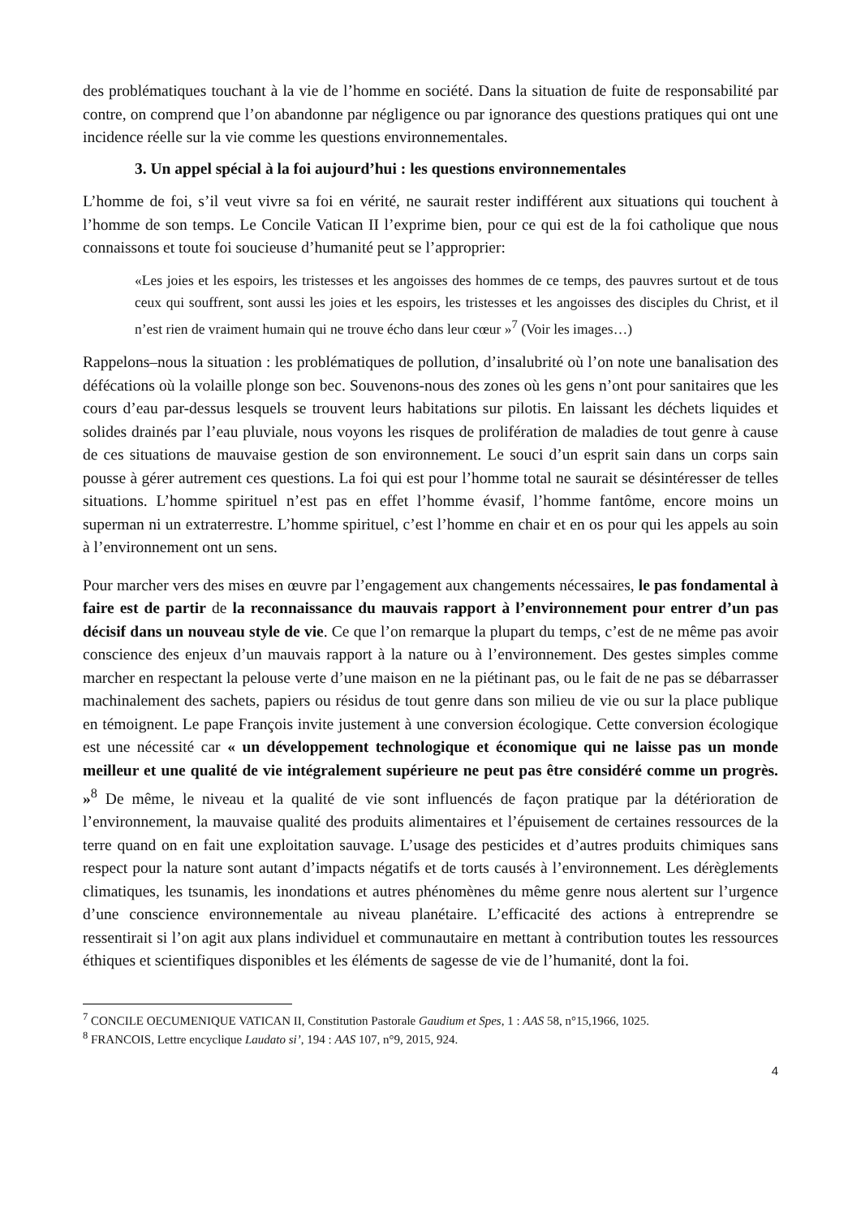des problématiques touchant à la vie de l’homme en société. Dans la situation de fuite de responsabilité par contre, on comprend que l’on abandonne par négligence ou par ignorance des questions pratiques qui ont une incidence réelle sur la vie comme les questions environnementales.
3. Un appel spécial à la foi aujourd’hui : les questions environnementales
L’homme de foi, s’il veut vivre sa foi en vérité, ne saurait rester indifférent aux situations qui touchent à l’homme de son temps. Le Concile Vatican II l’exprime bien, pour ce qui est de la foi catholique que nous connaissons et toute foi soucieuse d’humanité peut se l’approprier:
«Les joies et les espoirs, les tristesses et les angoisses des hommes de ce temps, des pauvres surtout et de tous ceux qui souffrent, sont aussi les joies et les espoirs, les tristesses et les angoisses des disciples du Christ, et il n’est rien de vraiment humain qui ne trouve écho dans leur cœur »<sup>7</sup> (Voir les images…)
Rappelons–nous la situation : les problématiques de pollution, d’insalubrité où l’on note une banalisation des défécations où la volaille plonge son bec. Souvenons-nous des zones où les gens n’ont pour sanitaires que les cours d’eau par-dessus lesquels se trouvent leurs habitations sur pilotis. En laissant les déchets liquides et solides drainés par l’eau pluviale, nous voyons les risques de prolifération de maladies de tout genre à cause de ces situations de mauvaise gestion de son environnement. Le souci d’un esprit sain dans un corps sain pousse à gérer autrement ces questions. La foi qui est pour l’homme total ne saurait se désintéresser de telles situations. L’homme spirituel n’est pas en effet l’homme évasif, l’homme fantôme, encore moins un superman ni un extraterrestre. L’homme spirituel, c’est l’homme en chair et en os pour qui les appels au soin à l’environnement ont un sens.
Pour marcher vers des mises en œuvre par l’engagement aux changements nécessaires, le pas fondamental à faire est de partir de la reconnaissance du mauvais rapport à l’environnement pour entrer d’un pas décisif dans un nouveau style de vie. Ce que l’on remarque la plupart du temps, c’est de ne même pas avoir conscience des enjeux d’un mauvais rapport à la nature ou à l’environnement. Des gestes simples comme marcher en respectant la pelouse verte d’une maison en ne la piétinant pas, ou le fait de ne pas se débarrasser machinalement des sachets, papiers ou résidus de tout genre dans son milieu de vie ou sur la place publique en témoignent. Le pape François invite justement à une conversion écologique. Cette conversion écologique est une nécessité car « un développement technologique et économique qui ne laisse pas un monde meilleur et une qualité de vie intégralement supérieure ne peut pas être considéré comme un progrès. »<sup>8</sup> De même, le niveau et la qualité de vie sont influencés de façon pratique par la détérioration de l’environnement, la mauvaise qualité des produits alimentaires et l’épuisement de certaines ressources de la terre quand on en fait une exploitation sauvage. L’usage des pesticides et d’autres produits chimiques sans respect pour la nature sont autant d’impacts négatifs et de torts causés à l’environnement. Les dérèglements climatiques, les tsunamis, les inondations et autres phénomènes du même genre nous alertent sur l’urgence d’une conscience environnementale au niveau planétaire. L’efficacité des actions à entreprendre se ressentirait si l’on agit aux plans individuel et communautaire en mettant à contribution toutes les ressources éthiques et scientifiques disponibles et les éléments de sagesse de vie de l’humanité, dont la foi.
<sup>7</sup> CONCILE OECUMENIQUE VATICAN II, Constitution Pastorale Gaudium et Spes, 1 : AAS 58, n°15,1966, 1025.
<sup>8</sup> FRANCOIS, Lettre encyclique Laudato si’, 194 : AAS 107, n°9, 2015, 924.
4